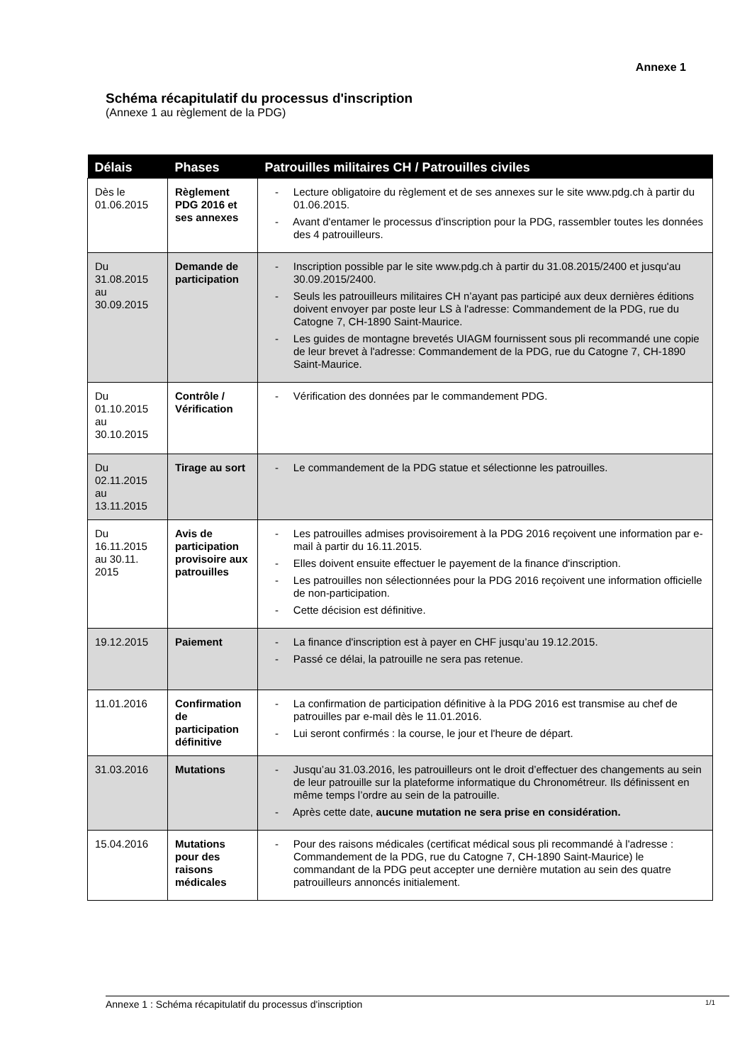Annexe 1
Schéma récapitulatif du processus d'inscription
(Annexe 1 au règlement de la PDG)
| Délais | Phases | Patrouilles militaires CH / Patrouilles civiles |
| --- | --- | --- |
| Dès le 01.06.2015 | Règlement PDG 2016 et ses annexes | - Lecture obligatoire du règlement et de ses annexes sur le site www.pdg.ch à partir du 01.06.2015. - Avant d'entamer le processus d'inscription pour la PDG, rassembler toutes les données des 4 patrouilleurs. |
| Du 31.08.2015 au 30.09.2015 | Demande de participation | - Inscription possible par le site www.pdg.ch à partir du 31.08.2015/2400 et jusqu'au 30.09.2015/2400. - Seuls les patrouilleurs militaires CH n’ayant pas participé aux deux dernières éditions doivent envoyer par poste leur LS à l'adresse: Commandement de la PDG, rue du Catogne 7, CH-1890 Saint-Maurice. - Les guides de montagne brevetés UIAGM fournissent sous pli recommandé une copie de leur brevet à l'adresse: Commandement de la PDG, rue du Catogne 7, CH-1890 Saint-Maurice. |
| Du 01.10.2015 au 30.10.2015 | Contrôle / Vérification | - Vérification des données par le commandement PDG. |
| Du 02.11.2015 au 13.11.2015 | Tirage au sort | - Le commandement de la PDG statue et sélectionne les patrouilles. |
| Du 16.11.2015 au 30.11. 2015 | Avis de participation provisoire aux patrouilles | - Les patrouilles admises provisoirement à la PDG 2016 reçoivent une information par e-mail à partir du 16.11.2015. - Elles doivent ensuite effectuer le payement de la finance d'inscription. - Les patrouilles non sélectionnées pour la PDG 2016 reçoivent une information officielle de non-participation. - Cette décision est définitive. |
| 19.12.2015 | Paiement | - La finance d'inscription est à payer en CHF jusqu’au 19.12.2015. - Passé ce délai, la patrouille ne sera pas retenue. |
| 11.01.2016 | Confirmation de participation définitive | - La confirmation de participation définitive à la PDG 2016 est transmise au chef de patrouilles par e-mail dès le 11.01.2016. - Lui seront confirmés : la course, le jour et l'heure de départ. |
| 31.03.2016 | Mutations | - Jusqu’au 31.03.2016, les patrouilleurs ont le droit d’effectuer des changements au sein de leur patrouille sur la plateforme informatique du Chronométreur. Ils définissent en même temps l’ordre au sein de la patrouille. - Après cette date, aucune mutation ne sera prise en considération. |
| 15.04.2016 | Mutations pour des raisons médicales | - Pour des raisons médicales (certificat médical sous pli recommandé à l'adresse : Commandement de la PDG, rue du Catogne 7, CH-1890 Saint-Maurice) le commandant de la PDG peut accepter une dernière mutation au sein des quatre patrouilleurs annoncés initialement. |
Annexe 1 : Schéma récapitulatif du processus d'inscription 1/1